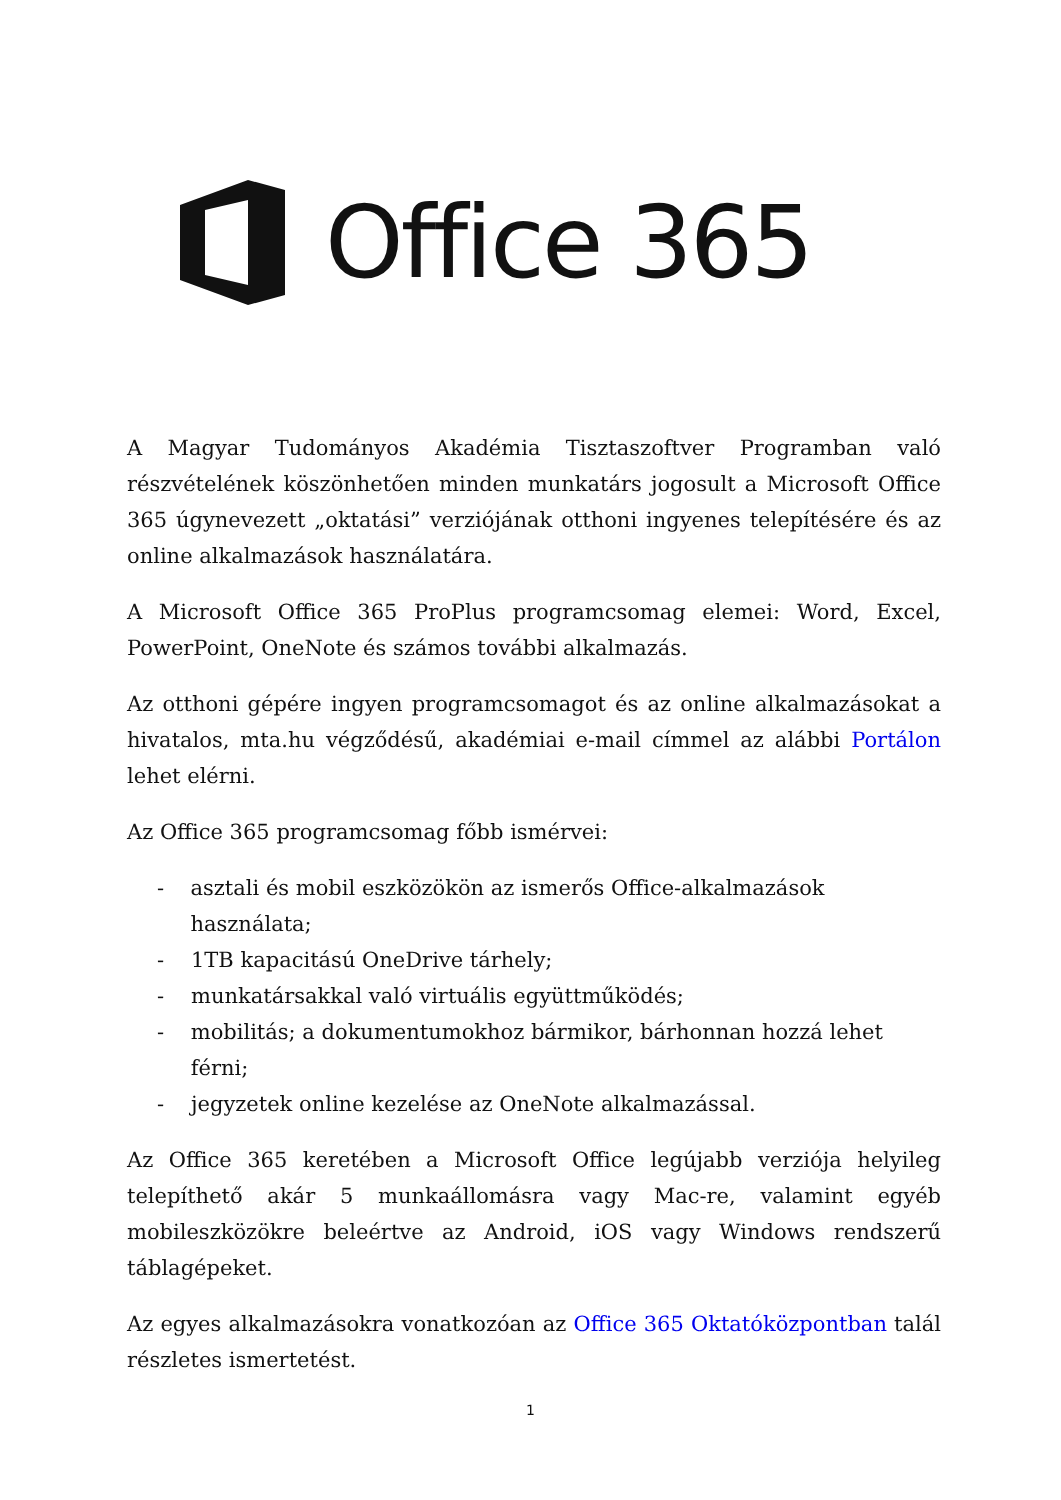Office 365
A Magyar Tudományos Akadémia Tisztaszoftver Programban való részvételének köszönhetően minden munkatárs jogosult a Microsoft Office 365 úgynevezett „oktatási” verziójának otthoni ingyenes telepítésére és az online alkalmazások használatára.
A Microsoft Office 365 ProPlus programcsomag elemei: Word, Excel, PowerPoint, OneNote és számos további alkalmazás.
Az otthoni gépére ingyen programcsomagot és az online alkalmazásokat a hivatalos, mta.hu végződésű, akadémiai e-mail címmel az alábbi Portálon lehet elérni.
Az Office 365 programcsomag főbb ismérvei:
- asztali és mobil eszközökön az ismerős Office-alkalmazások használata;
- 1TB kapacitású OneDrive tárhely;
- munkatársakkal való virtuális együttműködés;
- mobilitás; a dokumentumokhoz bármikor, bárhonnan hozzá lehet férni;
- jegyzetek online kezelése az OneNote alkalmazással.
Az Office 365 keretében a Microsoft Office legújabb verziója helyileg telepíthető akár 5 munkaállomásra vagy Mac-re, valamint egyéb mobileszközökre beleértve az Android, iOS vagy Windows rendszerű táblagépeket.
Az egyes alkalmazásokra vonatkozóan az Office 365 Oktatóközpontban talál részletes ismertetést.
1